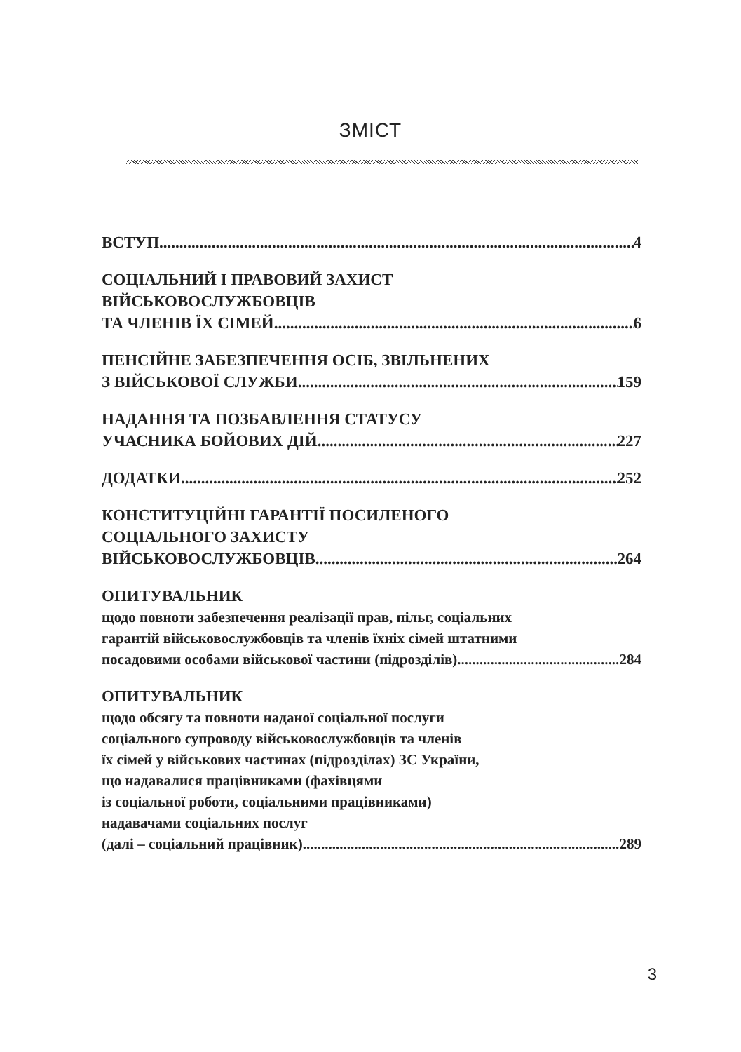ЗМІСТ
ВСТУП 4
СОЦІАЛЬНИЙ І ПРАВОВИЙ ЗАХИСТ
ВІЙСЬКОВОСЛУЖБОВЦІВ
ТА ЧЛЕНІВ ЇХ СІМЕЙ 6
ПЕНСІЙНЕ ЗАБЕЗПЕЧЕННЯ ОСІБ, ЗВІЛЬНЕНИХ
З ВІЙСЬКОВОЇ СЛУЖБИ 159
НАДАННЯ ТА ПОЗБАВЛЕННЯ СТАТУСУ
УЧАСНИКА БОЙОВИХ ДІЙ 227
ДОДАТКИ 252
КОНСТИТУЦІЙНІ ГАРАНТІЇ ПОСИЛЕНОГО
СОЦІАЛЬНОГО ЗАХИСТУ
ВІЙСЬКОВОСЛУЖБОВЦІВ 264
ОПИТУВАЛЬНИК
щодо повноти забезпечення реалізації прав, пільг, соціальних
гарантій військовослужбовців та членів їхніх сімей штатними
посадовими особами військової частини (підрозділів) 284
ОПИТУВАЛЬНИК
щодо обсягу та повноти наданої соціальної послуги
соціального супроводу військовослужбовців та членів
їх сімей у військових частинах (підрозділах) ЗС України,
що надавалися працівниками (фахівцями
із соціальної роботи, соціальними працівниками)
надавачами соціальних послуг
(далі – соціальний працівник) 289
3